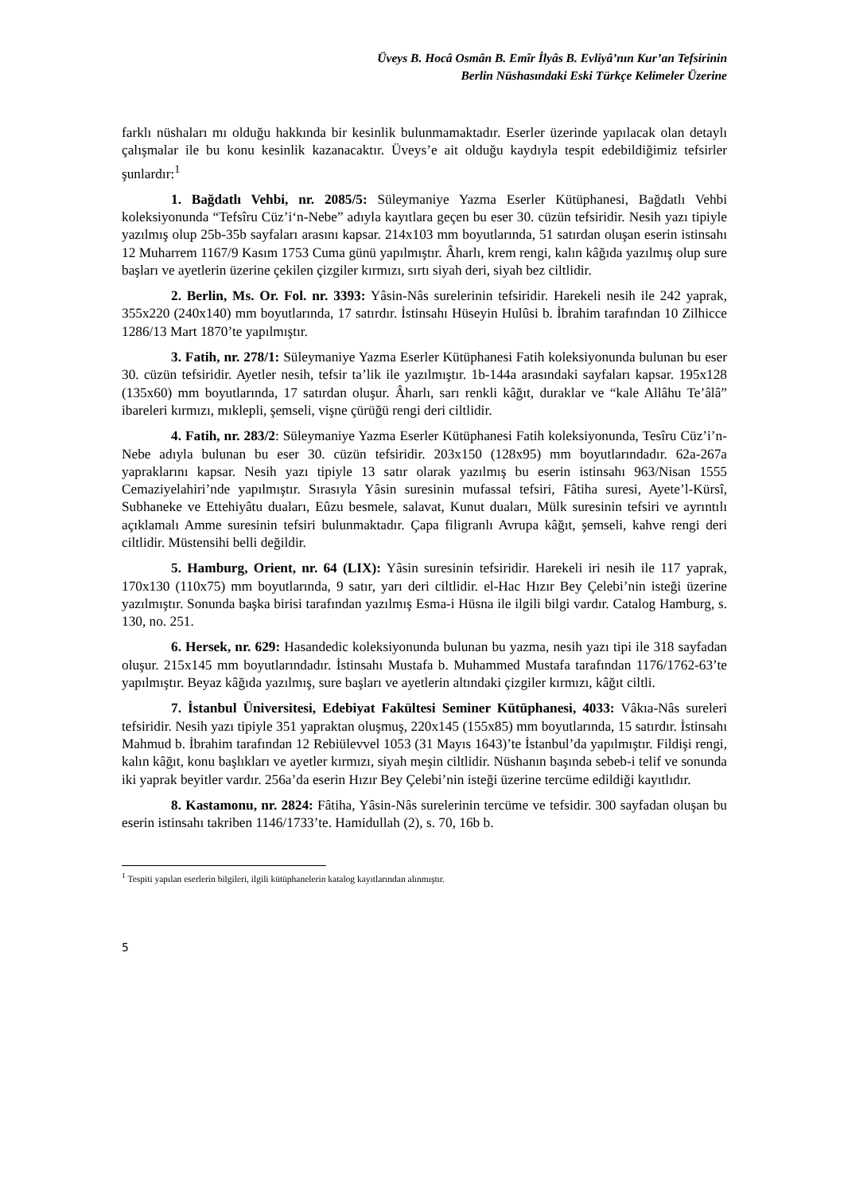Üveys B. Hocâ Osmân B. Emîr İlyâs B. Evliyâ’nın Kur’an Tefsirinin
Berlin Nüshasındaki Eski Türkçe Kelimeler Üzerine
farklı nüshaları mı olduğu hakkında bir kesinlik bulunmamaktadır. Eserler üzerinde yapılacak olan detaylı çalışmalar ile bu konu kesinlik kazanacaktır. Üveys’e ait olduğu kaydıyla tespit edebildiğimiz tefsirler şunlardır:<sup>1</sup>
1. Bağdatlı Vehbi, nr. 2085/5: Süleymaniye Yazma Eserler Kütüphanesi, Bağdatlı Vehbi koleksiyonunda “Tefsîru Cüz’i‘n-Nebe” adıyla kayıtlara geçen bu eser 30. cüzün tefsiridir. Nesih yazı tipiyle yazılmış olup 25b-35b sayfaları arasını kapsar. 214x103 mm boyutlarında, 51 satırdan oluşan eserin istinsahı 12 Muharrem 1167/9 Kasım 1753 Cuma günü yapılmıştır. Âharlı, krem rengi, kalın kâğıda yazılmış olup sure başları ve ayetlerin üzerine çekilen çizgiler kırmızı, sırtı siyah deri, siyah bez ciltlidir.
2. Berlin, Ms. Or. Fol. nr. 3393: Yâsin-Nâs surelerinin tefsiridir. Harekeli nesih ile 242 yaprak, 355x220 (240x140) mm boyutlarında, 17 satırdır. İstinsahı Hüseyin Hulûsi b. İbrahim tarafından 10 Zilhicce 1286/13 Mart 1870’te yapılmıştır.
3. Fatih, nr. 278/1: Süleymaniye Yazma Eserler Kütüphanesi Fatih koleksiyonunda bulunan bu eser 30. cüzün tefsiridir. Ayetler nesih, tefsir ta’lik ile yazılmıştır. 1b-144a arasındaki sayfaları kapsar. 195x128 (135x60) mm boyutlarında, 17 satırdan oluşur. Âharlı, sarı renkli kâğıt, duraklar ve “kale Allâhu Te’âlâ” ibareleri kırmızı, mıklepli, şemseli, vişne çürüğü rengi deri ciltlidir.
4. Fatih, nr. 283/2: Süleymaniye Yazma Eserler Kütüphanesi Fatih koleksiyonunda, Tesîru Cüz’i’n-Nebe adıyla bulunan bu eser 30. cüzün tefsiridir. 203x150 (128x95) mm boyutlarındadır. 62a-267a yapraklarını kapsar. Nesih yazı tipiyle 13 satır olarak yazılmış bu eserin istinsahı 963/Nisan 1555 Cemaziyelahiri’nde yapılmıştır. Sırasıyla Yâsin suresinin mufassal tefsiri, Fâtiha suresi, Ayete’l-Kürsî, Subhaneke ve Ettehiyâtu duaları, Eûzu besmele, salavat, Kunut duaları, Mülk suresinin tefsiri ve ayrıntılı açıklamalı Amme suresinin tefsiri bulunmaktadır. Çapa filigranlı Avrupa kâğıt, şemseli, kahve rengi deri ciltlidir. Müstensihi belli değildir.
5. Hamburg, Orient, nr. 64 (LIX): Yâsin suresinin tefsiridir. Harekeli iri nesih ile 117 yaprak, 170x130 (110x75) mm boyutlarında, 9 satır, yarı deri ciltlidir. el-Hac Hızır Bey Çelebi’nin isteği üzerine yazılmıştır. Sonunda başka birisi tarafından yazılmış Esma-i Hüsna ile ilgili bilgi vardır. Catalog Hamburg, s. 130, no. 251.
6. Hersek, nr. 629: Hasandedic koleksiyonunda bulunan bu yazma, nesih yazı tipi ile 318 sayfadan oluşur. 215x145 mm boyutlarındadır. İstinsahı Mustafa b. Muhammed Mustafa tarafından 1176/1762-63’te yapılmıştır. Beyaz kâğıda yazılmış, sure başları ve ayetlerin altındaki çizgiler kırmızı, kâğıt ciltli.
7. İstanbul Üniversitesi, Edebiyat Fakültesi Seminer Kütüphanesi, 4033: Vâkıa-Nâs sureleri tefsiridir. Nesih yazı tipiyle 351 yapraktan oluşmuş, 220x145 (155x85) mm boyutlarında, 15 satırdır. İstinsahı Mahmud b. İbrahim tarafından 12 Rebiülevvel 1053 (31 Mayıs 1643)’te İstanbul’da yapılmıştır. Fildişi rengi, kalın kâğıt, konu başlıkları ve ayetler kırmızı, siyah meşin ciltlidir. Nüshanın başında sebeb-i telif ve sonunda iki yaprak beyitler vardır. 256a’da eserin Hızır Bey Çelebi’nin isteği üzerine tercüme edildiği kayıtlıdır.
8. Kastamonu, nr. 2824: Fâtiha, Yâsin-Nâs surelerinin tercüme ve tefsidir. 300 sayfadan oluşan bu eserin istinsahı takriben 1146/1733’te. Hamidullah (2), s. 70, 16b b.
<sup>1</sup> Tespiti yapılan eserlerin bilgileri, ilgili kütüphanelerin katalog kayıtlarından alınmıştır.
5